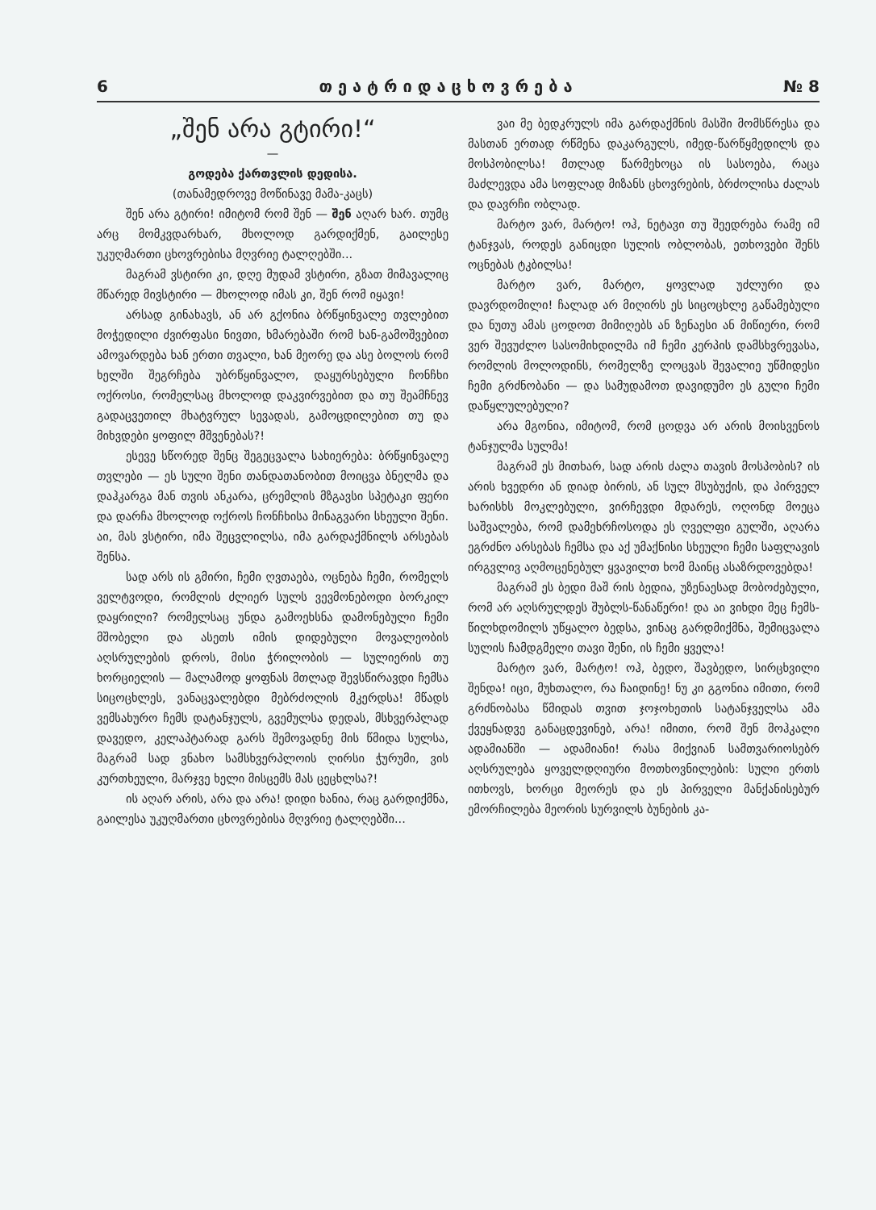6 თ ე ა ტ რ ი დ ა ც ხ ო ვ რ ე ბ ა № 8
„შენ არა გტირი!“
—
გოდება ქართვლის დედისა.
(თანამედროვე მოწინავე მამა-კაცს)
შენ არა გტირი! იმიტომ რომ შენ — შენ აღარ ხარ. თუმც არც მომკვდარხარ, მხოლოდ გარდიქმენ, გაილესე უკუღმართი ცხოვრებისა მღვრიე ტალღებში...
მაგრამ ვსტირი კი, დღე მუდამ ვსტირი, გზათ მიმავალიც მწარედ მივსტირი — მხოლოდ იმას კი, შენ რომ იყავი!
არსად გინახავს, ან არ გქონია ბრწყინვალე თვლებით მოჭედილი ძვირფასი ნივთი, ხმარებაში რომ ხან-გამოშვებით ამოვარდება ხან ერთი თვალი, ხან მეორე და ასე ბოლოს რომ ხელში შეგრჩება უბრწყინვალო, დაყურსებული ჩონჩხი ოქროსი, რომელსაც მხოლოდ დაკვირვებით და თუ შეამჩნევ გადაცვეთილ მხატვრულ სევადას, გამოცდილებით თუ და მიხვდები ყოფილ მშვენებას?!
ესევე სწორედ შენც შეგეცვალა სახიერება: ბრწყინვალე თვლები — ეს სული შენი თანდათანობით მოიცვა ბნელმა და დაჰკარგა მან თვის ანკარა, ცრემლის მზგავსი სპეტაკი ფერი და დარჩა მხოლოდ ოქროს ჩონჩხისა მინაგვარი სხეული შენი. აი, მას ვსტირი, იმა შეცვლილსა, იმა გარდაქმნილს არსებას შენსა.
სად არს ის გმირი, ჩემი ღვთაება, ოცნება ჩემი, რომელს ველტვოდი, რომლის ძლიერ სულს ვევმონებოდი ბორკილ დაყრილი? რომელსაც უნდა გამოეხსნა დამონებული ჩემი მშობელი და ასეთს იმის დიდებული მოვალეობის აღსრულების დროს, მისი ჭრილობის — სულიერის თუ ხორციელის — მალამოდ ყოფნას მთლად შევსწირავდი ჩემსა სიცოცხლეს, ვანაცვალებდი მებრძოლის მკერდსა! მწადს ვემსახურო ჩემს დატანჯულს, გვემულსა დედას, მსხვერპლად დავედო, კელაპტარად გარს შემოვადნე მის წმიდა სულსა, მაგრამ სად ვნახო სამსხვერპლოის ღირსი ჭურუმი, ვის კურთხეული, მარჯვე ხელი მისცემს მას ცეცხლსა?!
ის აღარ არის, არა და არა! დიდი ხანია, რაც გარდიქმნა, გაილესა უკუღმართი ცხოვრებისა მღვრიე ტალღებში...
ვაი მე ბედკრულს იმა გარდაქმნის მასში მომსწრესა და მასთან ერთად რწმენა დაკარგულს, იმედ-წარწყმედილს და მოსპობილსა! მთლად წარმეხოცა ის სასოება, რაცა მაძლევდა ამა სოფლად მიზანს ცხოვრების, ბრძოლისა ძალას და დავრჩი ობლად.
მარტო ვარ, მარტო! ოჰ, ნეტავი თუ შეედრება რამე იმ ტანჯვას, როდეს განიცდი სულის ობლობას, ეთხოვები შენს ოცნებას ტკბილსა!
მარტო ვარ, მარტო, ყოვლად უძლური და დავრდომილი! ჩალად არ მიღირს ეს სიცოცხლე გაწამებული და ნუთუ ამას ცოდოთ მიმიღებს ან ზენაესი ან მიწიერი, რომ ვერ შევუძლო სასომიხდილმა იმ ჩემი კერპის დამსხვრევასა, რომლის მოლოდინს, რომელზე ლოცვას შევალიე უწმიდესი ჩემი გრძნობანი — და სამუდამოთ დავიდუმო ეს გული ჩემი დაწყლულებული?
არა მგონია, იმიტომ, რომ ცოდვა არ არის მოისვენოს ტანჯულმა სულმა!
მაგრამ ეს მითხარ, სად არის ძალა თავის მოსპობის? ის არის ხვედრი ან დიად ბირის, ან სულ მსუბუქის, და პირველ ხარისხს მოკლებული, ვირჩევდი მდარეს, ოღონდ მოეცა საშვალება, რომ დამეხრჩოსოდა ეს ღველფი გულში, აღარა ეგრძნო არსებას ჩემსა და აქ უმაქნისი სხეული ჩემი საფლავის ირგვლივ აღმოცენებულ ყვავილთ ხომ მაინც ასაზრდოვებდა!
მაგრამ ეს ბედი მაშ რის ბედია, უზენაესად მობოძებული, რომ არ აღსრულდეს შუბლს-წანაწერი! და აი ვიხდი მეც ჩემს-წილხდომილს უწყალო ბედსა, ვინაც გარდმიქმნა, შემიცვალა სულის ჩამდგმელი თავი შენი, ის ჩემი ყველა!
მარტო ვარ, მარტო! ოჰ, ბედო, შავბედო, სირცხვილი შენდა! იცი, მუხთალო, რა ჩაიდინე! ნუ კი გგონია იმითი, რომ გრძნობასა წმიდას თვით ჯოჯოხეთის სატანჯველსა ამა ქვეყნადვე განაცდევინებ, არა! იმითი, რომ შენ მოჰკალი ადამიანში — ადამიანი! რასა მიქვიან სამთვარიოსებრ აღსრულება ყოველდღიური მოთხოვნილების: სული ერთს ითხოვს, ხორცი მეორეს და ეს პირველი მანქანისებურ ემორჩილება მეორის სურვილს ბუნების კა-